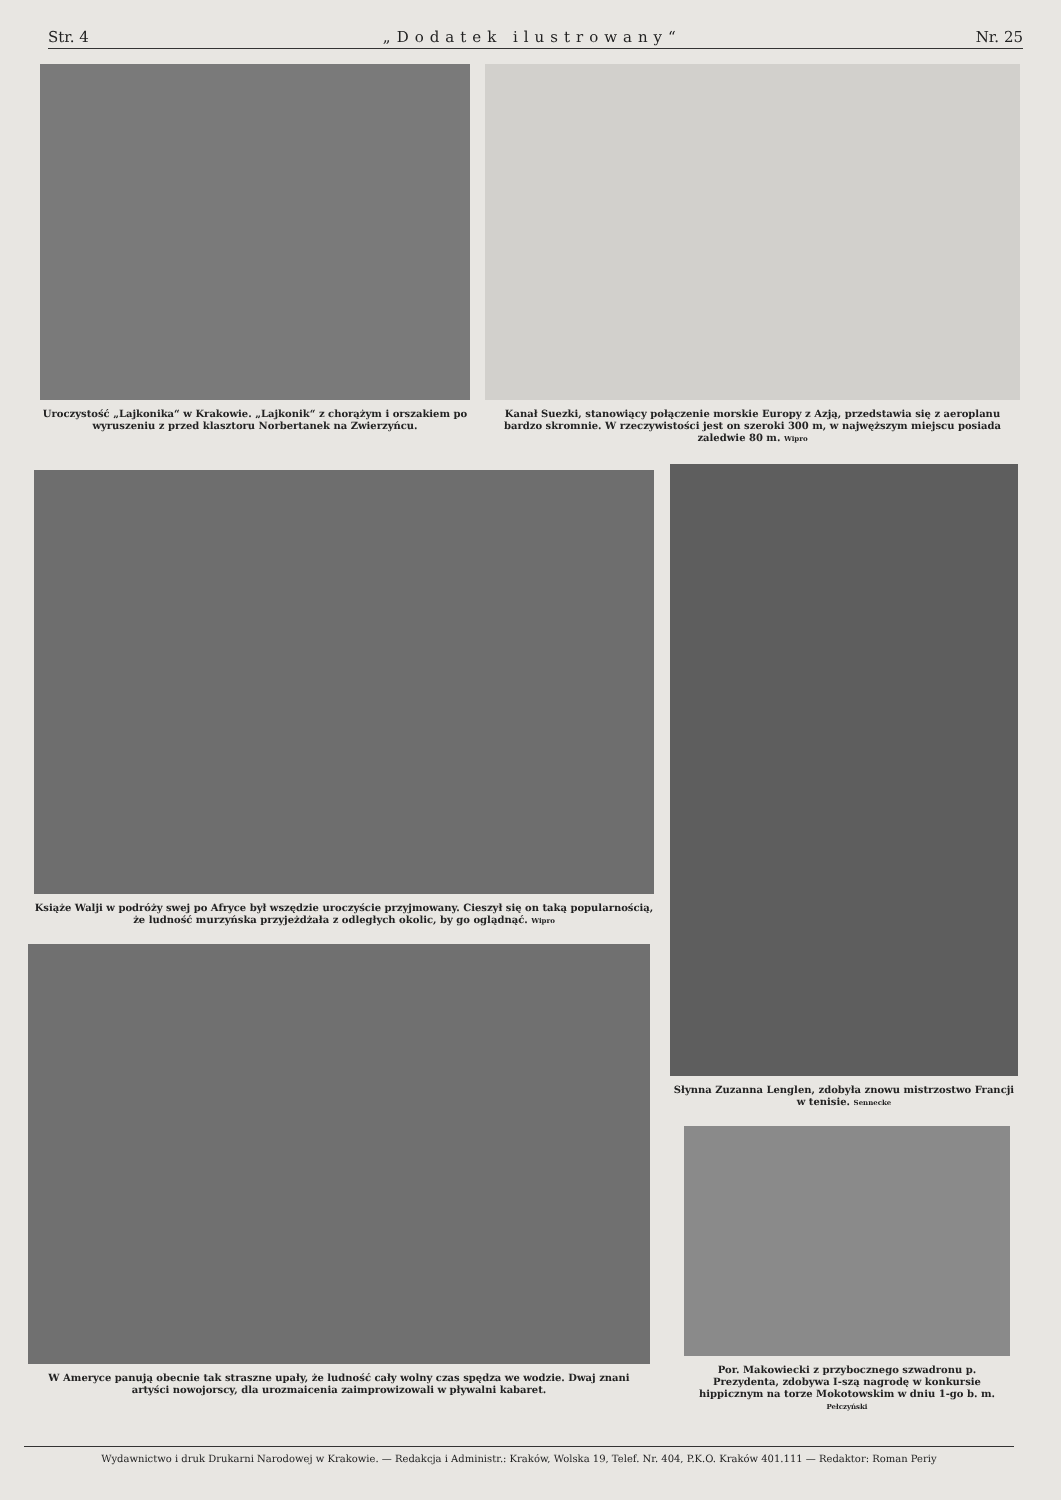Str. 4 „Dodatek ilustrowany“Nr. 25
Uroczystość „Lajkonika“ w Krakowie. „Lajkonik“ z chorążym i orszakiem po wyruszeniu z przed klasztoru Norbertanek na Zwierzyńcu.
Kanał Suezki, stanowiący połączenie morskie Europy z Azją, przedstawia się z aeroplanu bardzo skromnie. W rzeczywistości jest on szeroki 300 m, w najwęższym miejscu posiada zaledwie 80 m. Wipro
Książe Walji w podróży swej po Afryce był wszędzie uroczyście przyjmowany. Cieszył się on taką popularnością, że ludność murzyńska przyjeżdżała z odległych okolic, by go oglądnąć. Wipro
Słynna Zuzanna Lenglen, zdobyła znowu mistrzostwo Francji w tenisie. Sennecke
W Ameryce panują obecnie tak straszne upały, że ludność cały wolny czas spędza we wodzie. Dwaj znani artyści nowojorscy, dla urozmaicenia zaimprowizowali w pływalni kabaret.
Por. Makowiecki z przybocznego szwadronu p. Prezydenta, zdobywa I-szą nagrodę w konkursie hippicznym na torze Mokotowskim w dniu 1-go b. m. Pełczyński
Wydawnictwo i druk Drukarni Narodowej w Krakowie. — Redakcja i Administr.: Kraków, Wolska 19, Telef. Nr. 404, P.K.O. Kraków 401.111 — Redaktor: Roman Periy